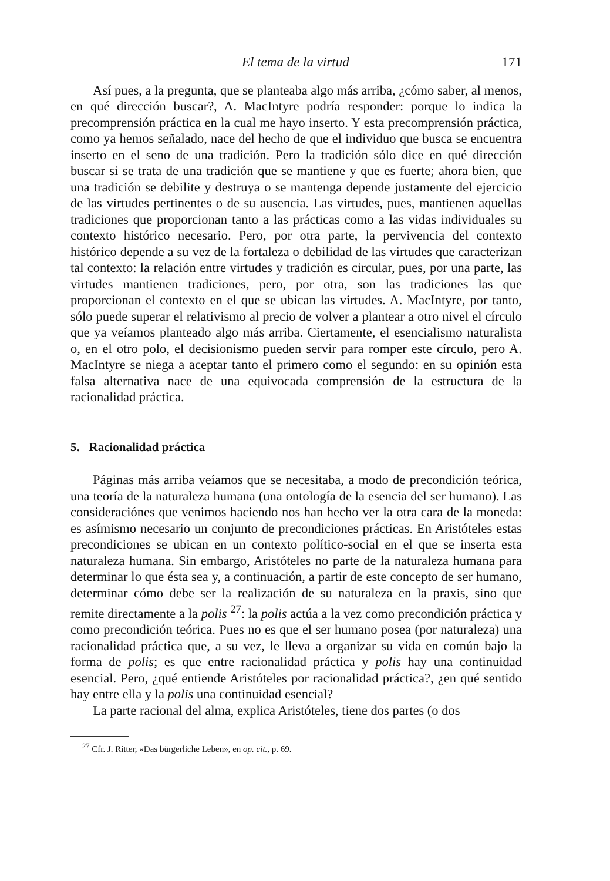El tema de la virtud 171
Así pues, a la pregunta, que se planteaba algo más arriba, ¿cómo saber, al menos, en qué dirección buscar?, A. MacIntyre podría responder: porque lo indica la precomprensión práctica en la cual me hayo inserto. Y esta precomprensión práctica, como ya hemos señalado, nace del hecho de que el individuo que busca se encuentra inserto en el seno de una tradición. Pero la tradición sólo dice en qué dirección buscar si se trata de una tradición que se mantiene y que es fuerte; ahora bien, que una tradición se debilite y destruya o se mantenga depende justamente del ejercicio de las virtudes pertinentes o de su ausencia. Las virtudes, pues, mantienen aquellas tradiciones que proporcionan tanto a las prácticas como a las vidas individuales su contexto histórico necesario. Pero, por otra parte, la pervivencia del contexto histórico depende a su vez de la fortaleza o debilidad de las virtudes que caracterizan tal contexto: la relación entre virtudes y tradición es circular, pues, por una parte, las virtudes mantienen tradiciones, pero, por otra, son las tradiciones las que proporcionan el contexto en el que se ubican las virtudes. A. MacIntyre, por tanto, sólo puede superar el relativismo al precio de volver a plantear a otro nivel el círculo que ya veíamos planteado algo más arriba. Ciertamente, el esencialismo naturalista o, en el otro polo, el decisionismo pueden servir para romper este círculo, pero A. MacIntyre se niega a aceptar tanto el primero como el segundo: en su opinión esta falsa alternativa nace de una equivocada comprensión de la estructura de la racionalidad práctica.
5. Racionalidad práctica
Páginas más arriba veíamos que se necesitaba, a modo de precondición teórica, una teoría de la naturaleza humana (una ontología de la esencia del ser humano). Las consideraciónes que venimos haciendo nos han hecho ver la otra cara de la moneda: es asímismo necesario un conjunto de precondiciones prácticas. En Aristóteles estas precondiciones se ubican en un contexto político-social en el que se inserta esta naturaleza humana. Sin embargo, Aristóteles no parte de la naturaleza humana para determinar lo que ésta sea y, a continuación, a partir de este concepto de ser humano, determinar cómo debe ser la realización de su naturaleza en la praxis, sino que remite directamente a la polis <sup>27</sup>: la polis actúa a la vez como precondición práctica y como precondición teórica. Pues no es que el ser humano posea (por naturaleza) una racionalidad práctica que, a su vez, le lleva a organizar su vida en común bajo la forma de polis; es que entre racionalidad práctica y polis hay una continuidad esencial. Pero, ¿qué entiende Aristóteles por racionalidad práctica?, ¿en qué sentido hay entre ella y la polis una continuidad esencial?
La parte racional del alma, explica Aristóteles, tiene dos partes (o dos
<sup>27</sup> Cfr. J. Ritter, «Das bürgerliche Leben», en op. cit., p. 69.